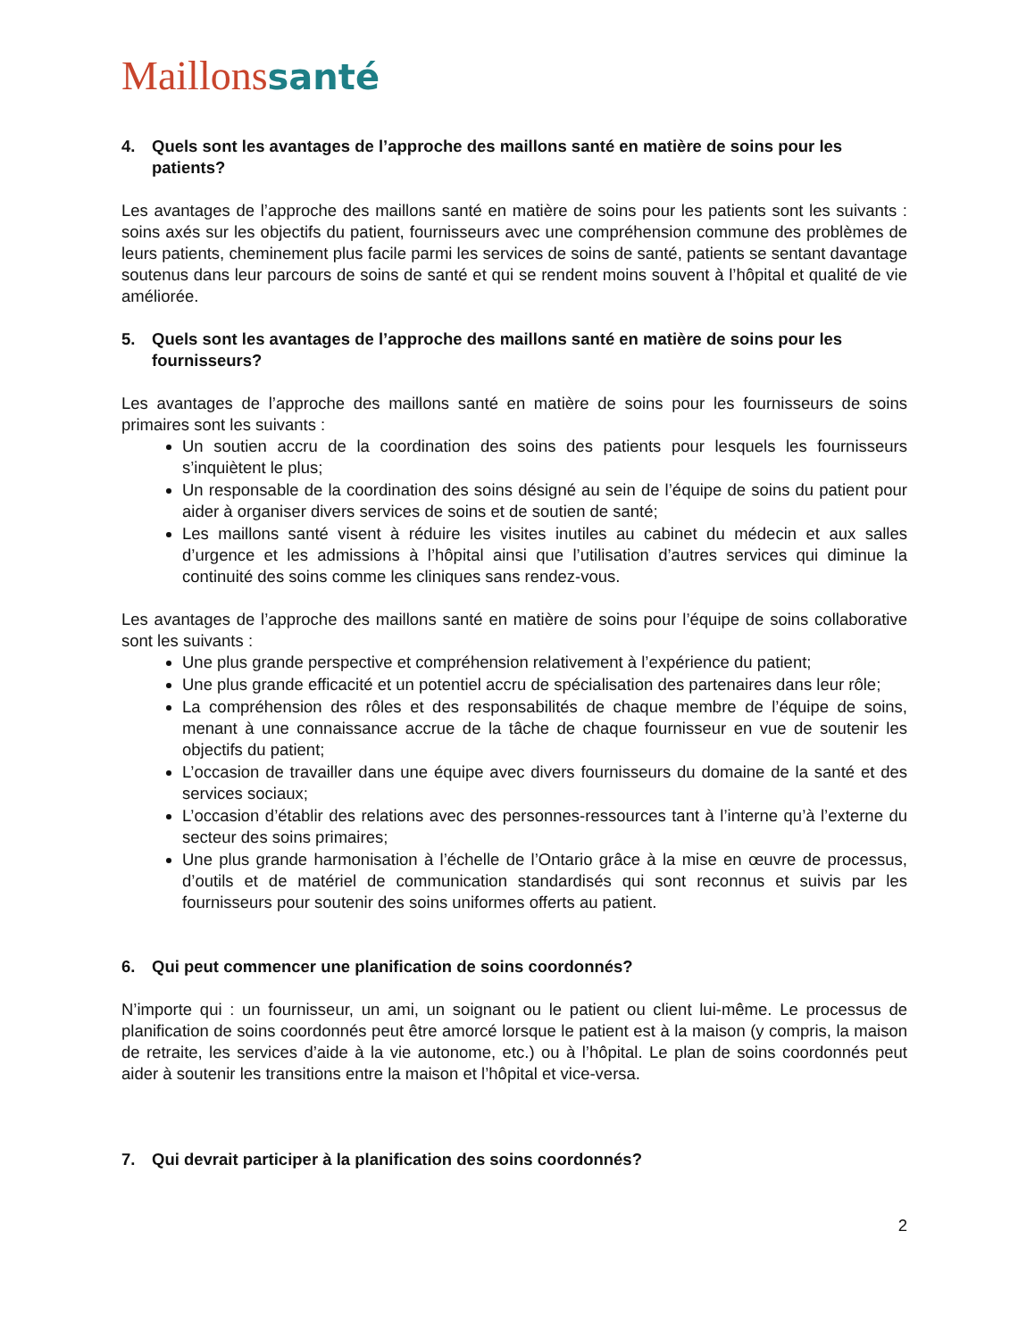Maillonssanté
4. Quels sont les avantages de l’approche des maillons santé en matière de soins pour les patients?
Les avantages de l’approche des maillons santé en matière de soins pour les patients sont les suivants : soins axés sur les objectifs du patient, fournisseurs avec une compréhension commune des problèmes de leurs patients, cheminement plus facile parmi les services de soins de santé, patients se sentant davantage soutenus dans leur parcours de soins de santé et qui se rendent moins souvent à l’hôpital et qualité de vie améliorée.
5. Quels sont les avantages de l’approche des maillons santé en matière de soins pour les fournisseurs?
Les avantages de l’approche des maillons santé en matière de soins pour les fournisseurs de soins primaires sont les suivants :
Un soutien accru de la coordination des soins des patients pour lesquels les fournisseurs s’inquiètent le plus;
Un responsable de la coordination des soins désigné au sein de l’équipe de soins du patient pour aider à organiser divers services de soins et de soutien de santé;
Les maillons santé visent à réduire les visites inutiles au cabinet du médecin et aux salles d’urgence et les admissions à l’hôpital ainsi que l’utilisation d’autres services qui diminue la continuité des soins comme les cliniques sans rendez-vous.
Les avantages de l’approche des maillons santé en matière de soins pour l’équipe de soins collaborative sont les suivants :
Une plus grande perspective et compréhension relativement à l’expérience du patient;
Une plus grande efficacité et un potentiel accru de spécialisation des partenaires dans leur rôle;
La compréhension des rôles et des responsabilités de chaque membre de l’équipe de soins, menant à une connaissance accrue de la tâche de chaque fournisseur en vue de soutenir les objectifs du patient;
L’occasion de travailler dans une équipe avec divers fournisseurs du domaine de la santé et des services sociaux;
L’occasion d’établir des relations avec des personnes-ressources tant à l’interne qu’à l’externe du secteur des soins primaires;
Une plus grande harmonisation à l’échelle de l’Ontario grâce à la mise en œuvre de processus, d’outils et de matériel de communication standardisés qui sont reconnus et suivis par les fournisseurs pour soutenir des soins uniformes offerts au patient.
6. Qui peut commencer une planification de soins coordonnés?
N’importe qui : un fournisseur, un ami, un soignant ou le patient ou client lui-même. Le processus de planification de soins coordonnés peut être amorcé lorsque le patient est à la maison (y compris, la maison de retraite, les services d’aide à la vie autonome, etc.) ou à l’hôpital. Le plan de soins coordonnés peut aider à soutenir les transitions entre la maison et l’hôpital et vice-versa.
7. Qui devrait participer à la planification des soins coordonnés?
2